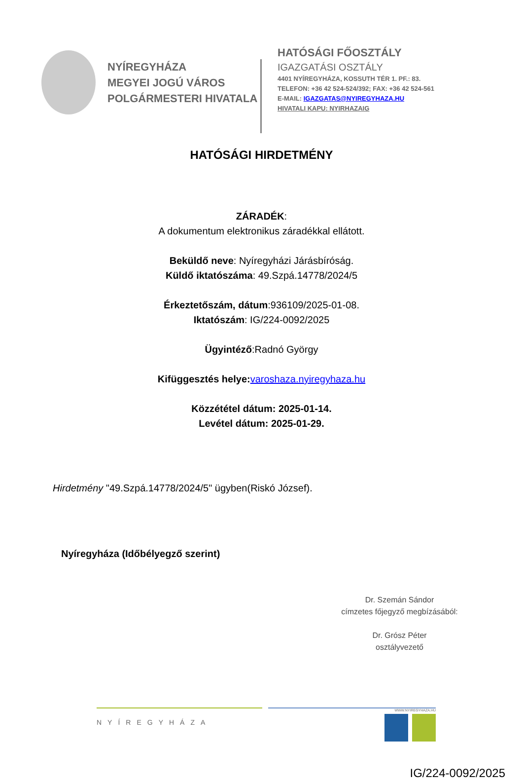NYÍREGYHÁZA
MEGYEI JOGÚ VÁROS
POLGÁRMESTERI HIVATALA
HATÓSÁGI FŐOSZTÁLY
IGAZGATÁSI OSZTÁLY
4401 NYÍREGYHÁZA, KOSSUTH TÉR 1. PF.: 83.
TELEFON: +36 42 524-524/392; FAX: +36 42 524-561
E-MAIL: IGAZGATAS@NYIREGYHAZA.HU
HIVATALI KAPU: NYIRHAZAIG
HATÓSÁGI HIRDETMÉNY
ZÁRADÉK:
A dokumentum elektronikus záradékkal ellátott.
Beküldő neve: Nyíregyházi Járásbíróság.
Küldő iktatószáma: 49.Szpá.14778/2024/5
Érkeztetőszám, dátum:936109/2025-01-08.
Iktatószám: IG/224-0092/2025
Ügyintéző:Radnó György
Kifüggesztés helye: varoshaza.nyiregyhaza.hu
Közzététel dátum: 2025-01-14.
Levétel dátum: 2025-01-29.
Hirdetmény "49.Szpá.14778/2024/5" ügyben(Riskó József).
Nyíregyháza (Időbélyegző szerint)
Dr. Szemán Sándor
címzetes főjegyző megbízásából:
Dr. Grósz Péter
osztályvezető
NYÍREGYHÁZA
WWW.NYIREGYHAZA.HU
IG/224-0092/2025